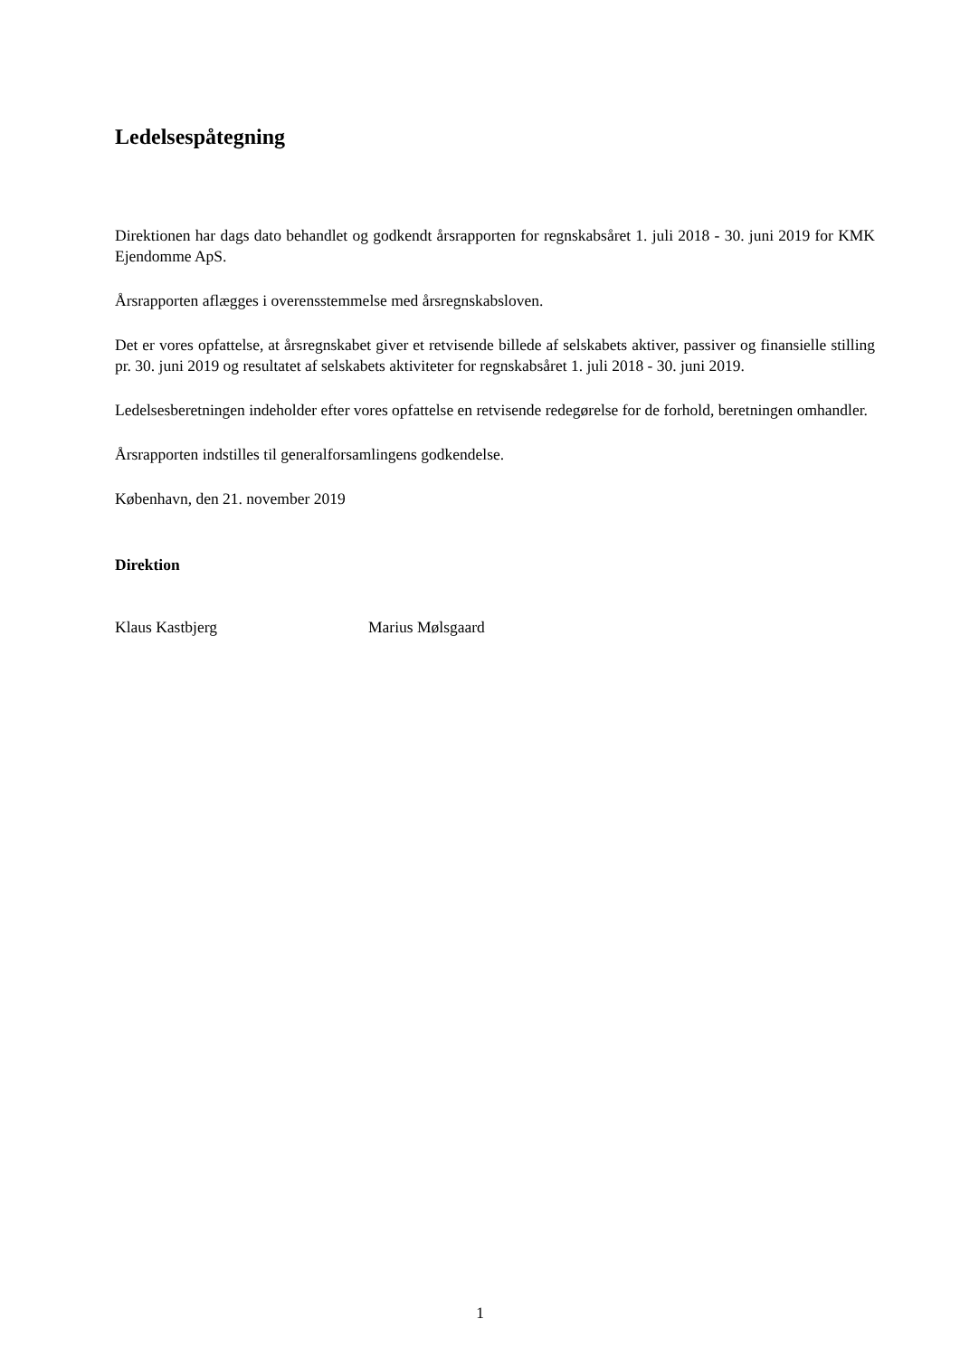Ledelsespåtegning
Direktionen har dags dato behandlet og godkendt årsrapporten for regnskabsåret 1. juli 2018 - 30. juni 2019 for KMK Ejendomme ApS.
Årsrapporten aflægges i overensstemmelse med årsregnskabsloven.
Det er vores opfattelse, at årsregnskabet giver et retvisende billede af selskabets aktiver, passiver og finansielle stilling pr. 30. juni 2019 og resultatet af selskabets aktiviteter for regnskabsåret 1. juli 2018 - 30. juni 2019.
Ledelsesberetningen indeholder efter vores opfattelse en retvisende redegørelse for de forhold, beretningen omhandler.
Årsrapporten indstilles til generalforsamlingens godkendelse.
København, den 21. november 2019
Direktion
Klaus Kastbjerg Marius Mølsgaard
1